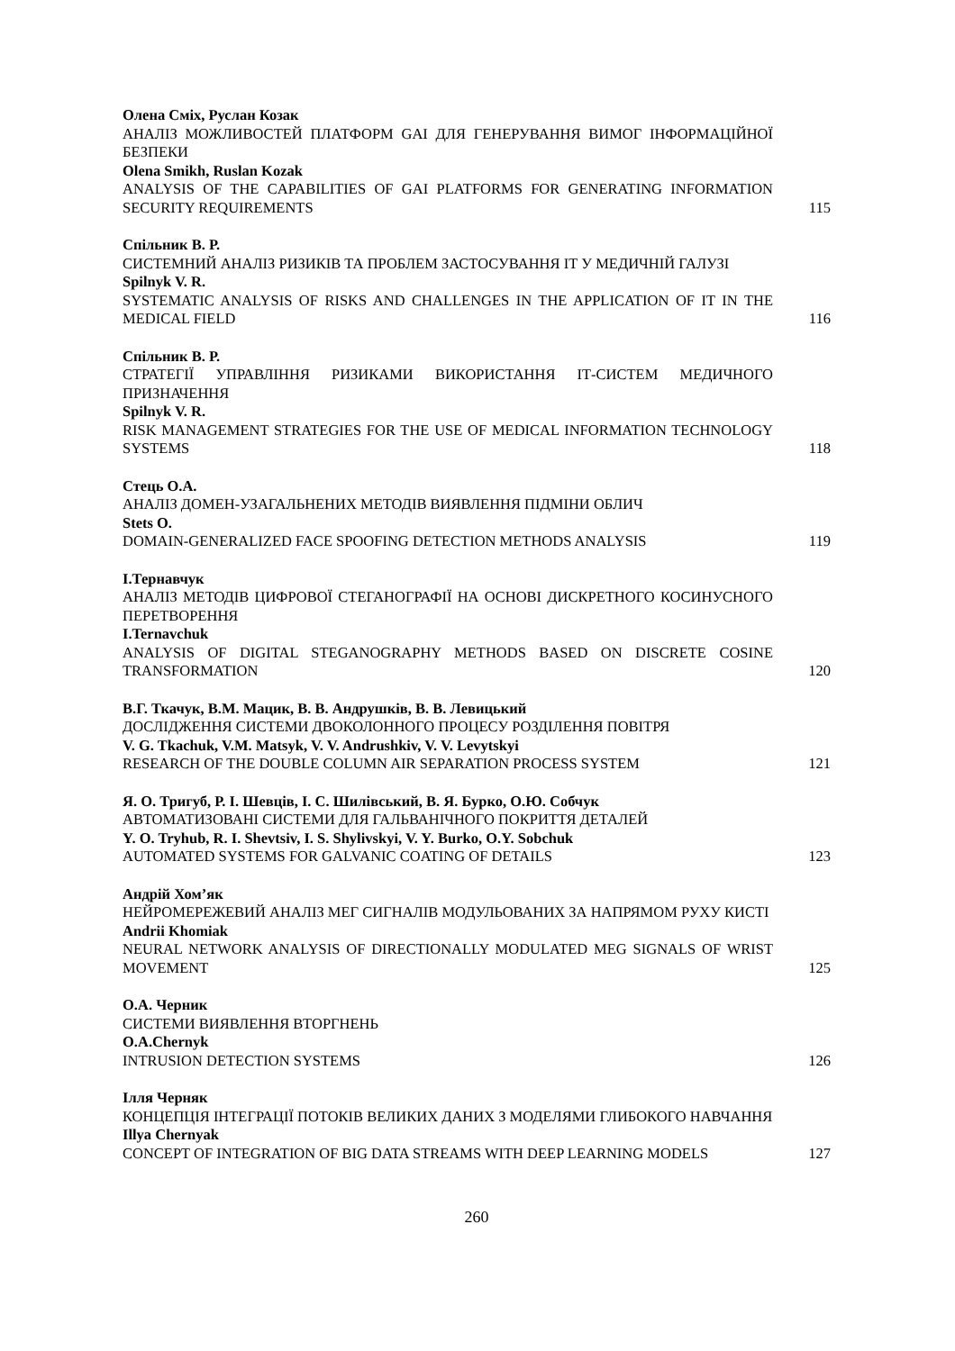Олена Сміх, Руслан Козак
АНАЛІЗ МОЖЛИВОСТЕЙ ПЛАТФОРМ GAI ДЛЯ ГЕНЕРУВАННЯ ВИМОГ ІНФОРМАЦІЙНОЇ БЕЗПЕКИ
Olena Smikh, Ruslan Kozak
ANALYSIS OF THE CAPABILITIES OF GAI PLATFORMS FOR GENERATING INFORMATION SECURITY REQUIREMENTS
115
Спільник В. Р.
СИСТЕМНИЙ АНАЛІЗ РИЗИКІВ ТА ПРОБЛЕМ ЗАСТОСУВАННЯ ІТ У МЕДИЧНІЙ ГАЛУЗІ
Spilnyk V. R.
SYSTEMATIC ANALYSIS OF RISKS AND CHALLENGES IN THE APPLICATION OF IT IN THE MEDICAL FIELD
116
Спільник В. Р.
СТРАТЕГІЇ УПРАВЛІННЯ РИЗИКАМИ ВИКОРИСТАННЯ ІТ-СИСТЕМ МЕДИЧНОГО ПРИЗНАЧЕННЯ
Spilnyk V. R.
RISK MANAGEMENT STRATEGIES FOR THE USE OF MEDICAL INFORMATION TECHNOLOGY SYSTEMS
118
Стець О.А.
АНАЛІЗ ДОМЕН-УЗАГАЛЬНЕНИХ МЕТОДІВ ВИЯВЛЕННЯ ПІДМІНИ ОБЛИЧ
Stets O.
DOMAIN-GENERALIZED FACE SPOOFING DETECTION METHODS ANALYSIS
119
І.Тернавчук
АНАЛІЗ МЕТОДІВ ЦИФРОВОЇ СТЕГАНОГРАФІЇ НА ОСНОВІ ДИСКРЕТНОГО КОСИНУСНОГО ПЕРЕТВОРЕННЯ
I.Ternavchuk
ANALYSIS OF DIGITAL STEGANOGRAPHY METHODS BASED ON DISCRETE COSINE TRANSFORMATION
120
В.Г. Ткачук, В.М. Мацик, В. В. Андрушків, В. В. Левицький
ДОСЛІДЖЕННЯ СИСТЕМИ ДВОКОЛОННОГО ПРОЦЕСУ РОЗДІЛЕННЯ ПОВІТРЯ
V. G. Tkachuk, V.M. Matsyk, V. V. Andrushkiv, V. V. Levytskyi
RESEARCH OF THE DOUBLE COLUMN AIR SEPARATION PROCESS SYSTEM
121
Я. О. Тригуб, Р. І. Шевців, І. С. Шилівський, В. Я. Бурко, О.Ю. Собчук
АВТОМАТИЗОВАНІ СИСТЕМИ ДЛЯ ГАЛЬВАНІЧНОГО ПОКРИТТЯ ДЕТАЛЕЙ
Y. O. Tryhub, R. I. Shevtsiv, I. S. Shylivskyi, V. Y. Burko, O.Y. Sobchuk
AUTOMATED SYSTEMS FOR GALVANIC COATING OF DETAILS
123
Андрій Хом’як
НЕЙРОМЕРЕЖЕВИЙ АНАЛІЗ МЕГ СИГНАЛІВ МОДУЛЬОВАНИХ ЗА НАПРЯМОМ РУХУ КИСТІ
Andrii Khomiak
NEURAL NETWORK ANALYSIS OF DIRECTIONALLY MODULATED MEG SIGNALS OF WRIST MOVEMENT
125
О.А. Черник
СИСТЕМИ ВИЯВЛЕННЯ ВТОРГНЕНЬ
O.A.Chernyk
INTRUSION DETECTION SYSTEMS
126
Ілля Черняк
КОНЦЕПЦІЯ ІНТЕГРАЦІЇ ПОТОКІВ ВЕЛИКИХ ДАНИХ З МОДЕЛЯМИ ГЛИБОКОГО НАВЧАННЯ
Illya Chernyak
CONCEPT OF INTEGRATION OF BIG DATA STREAMS WITH DEEP LEARNING MODELS
127
260